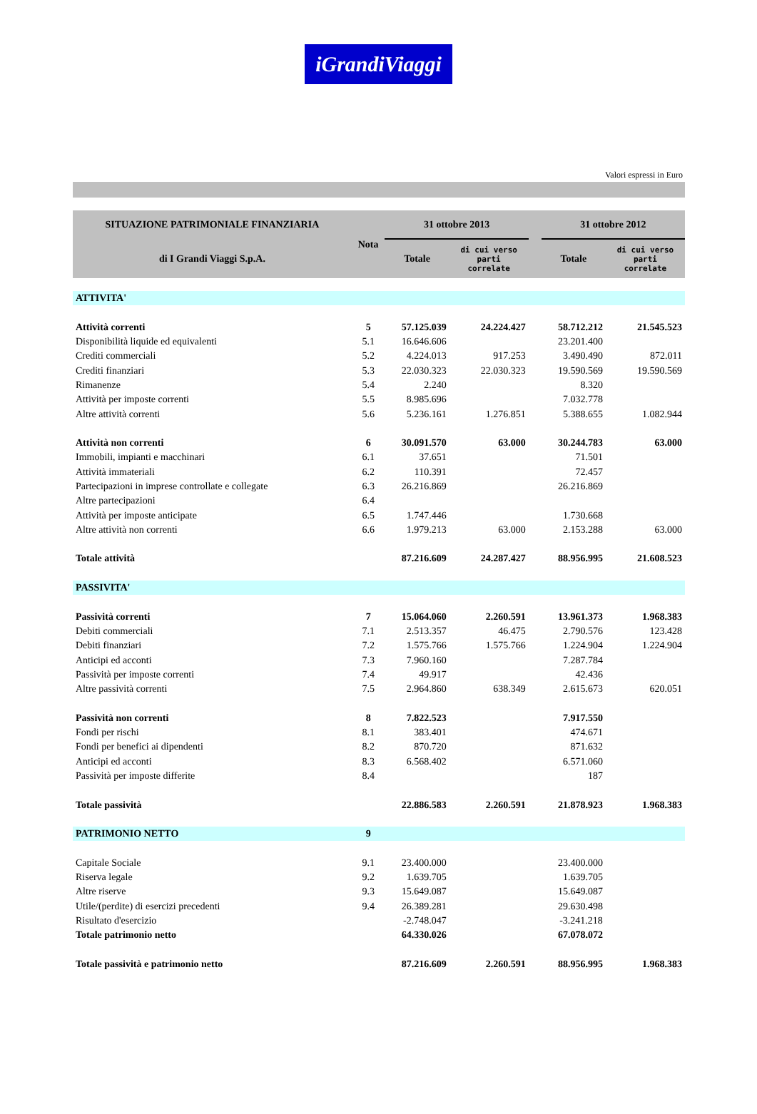iGrandiViaggi
Valori espressi in Euro
| SITUAZIONE PATRIMONIALE FINANZIARIA | Nota | 31 ottobre 2013 | | | 31 ottobre 2012 | |
| --- | --- | --- | --- | --- | --- | --- |
| di I Grandi Viaggi S.p.A. | | Totale | di cui verso parti correlate | | Totale | di cui verso parti correlate |
| ATTIVITA' | | | | | | |
| Attività correnti | 5 | 57.125.039 | 24.224.427 | | 58.712.212 | 21.545.523 |
| Disponibilità liquide ed equivalenti | 5.1 | 16.646.606 | | | 23.201.400 | |
| Crediti commerciali | 5.2 | 4.224.013 | 917.253 | | 3.490.490 | 872.011 |
| Crediti finanziari | 5.3 | 22.030.323 | 22.030.323 | | 19.590.569 | 19.590.569 |
| Rimanenze | 5.4 | 2.240 | | | 8.320 | |
| Attività per imposte correnti | 5.5 | 8.985.696 | | | 7.032.778 | |
| Altre attività correnti | 5.6 | 5.236.161 | 1.276.851 | | 5.388.655 | 1.082.944 |
| Attività non correnti | 6 | 30.091.570 | 63.000 | | 30.244.783 | 63.000 |
| Immobili, impianti e macchinari | 6.1 | 37.651 | | | 71.501 | |
| Attività immateriali | 6.2 | 110.391 | | | 72.457 | |
| Partecipazioni in imprese controllate e collegate | 6.3 | 26.216.869 | | | 26.216.869 | |
| Altre partecipazioni | 6.4 | | | | | |
| Attività per imposte anticipate | 6.5 | 1.747.446 | | | 1.730.668 | |
| Altre attività non correnti | 6.6 | 1.979.213 | 63.000 | | 2.153.288 | 63.000 |
| Totale attività | | 87.216.609 | 24.287.427 | | 88.956.995 | 21.608.523 |
| PASSIVITA' | | | | | | |
| Passività correnti | 7 | 15.064.060 | 2.260.591 | | 13.961.373 | 1.968.383 |
| Debiti commerciali | 7.1 | 2.513.357 | 46.475 | | 2.790.576 | 123.428 |
| Debiti finanziari | 7.2 | 1.575.766 | 1.575.766 | | 1.224.904 | 1.224.904 |
| Anticipi ed acconti | 7.3 | 7.960.160 | | | 7.287.784 | |
| Passività per imposte correnti | 7.4 | 49.917 | | | 42.436 | |
| Altre passività correnti | 7.5 | 2.964.860 | 638.349 | | 2.615.673 | 620.051 |
| Passività non correnti | 8 | 7.822.523 | | | 7.917.550 | |
| Fondi per rischi | 8.1 | 383.401 | | | 474.671 | |
| Fondi per benefici ai dipendenti | 8.2 | 870.720 | | | 871.632 | |
| Anticipi ed acconti | 8.3 | 6.568.402 | | | 6.571.060 | |
| Passività per imposte differite | 8.4 | | | | 187 | |
| Totale passività | | 22.886.583 | 2.260.591 | | 21.878.923 | 1.968.383 |
| PATRIMONIO NETTO | 9 | | | | | |
| Capitale Sociale | 9.1 | 23.400.000 | | | 23.400.000 | |
| Riserva legale | 9.2 | 1.639.705 | | | 1.639.705 | |
| Altre riserve | 9.3 | 15.649.087 | | | 15.649.087 | |
| Utile/(perdite) di esercizi precedenti | 9.4 | 26.389.281 | | | 29.630.498 | |
| Risultato d'esercizio | | -2.748.047 | | | -3.241.218 | |
| Totale patrimonio netto | | 64.330.026 | | | 67.078.072 | |
| Totale passività e patrimonio netto | | 87.216.609 | 2.260.591 | | 88.956.995 | 1.968.383 |